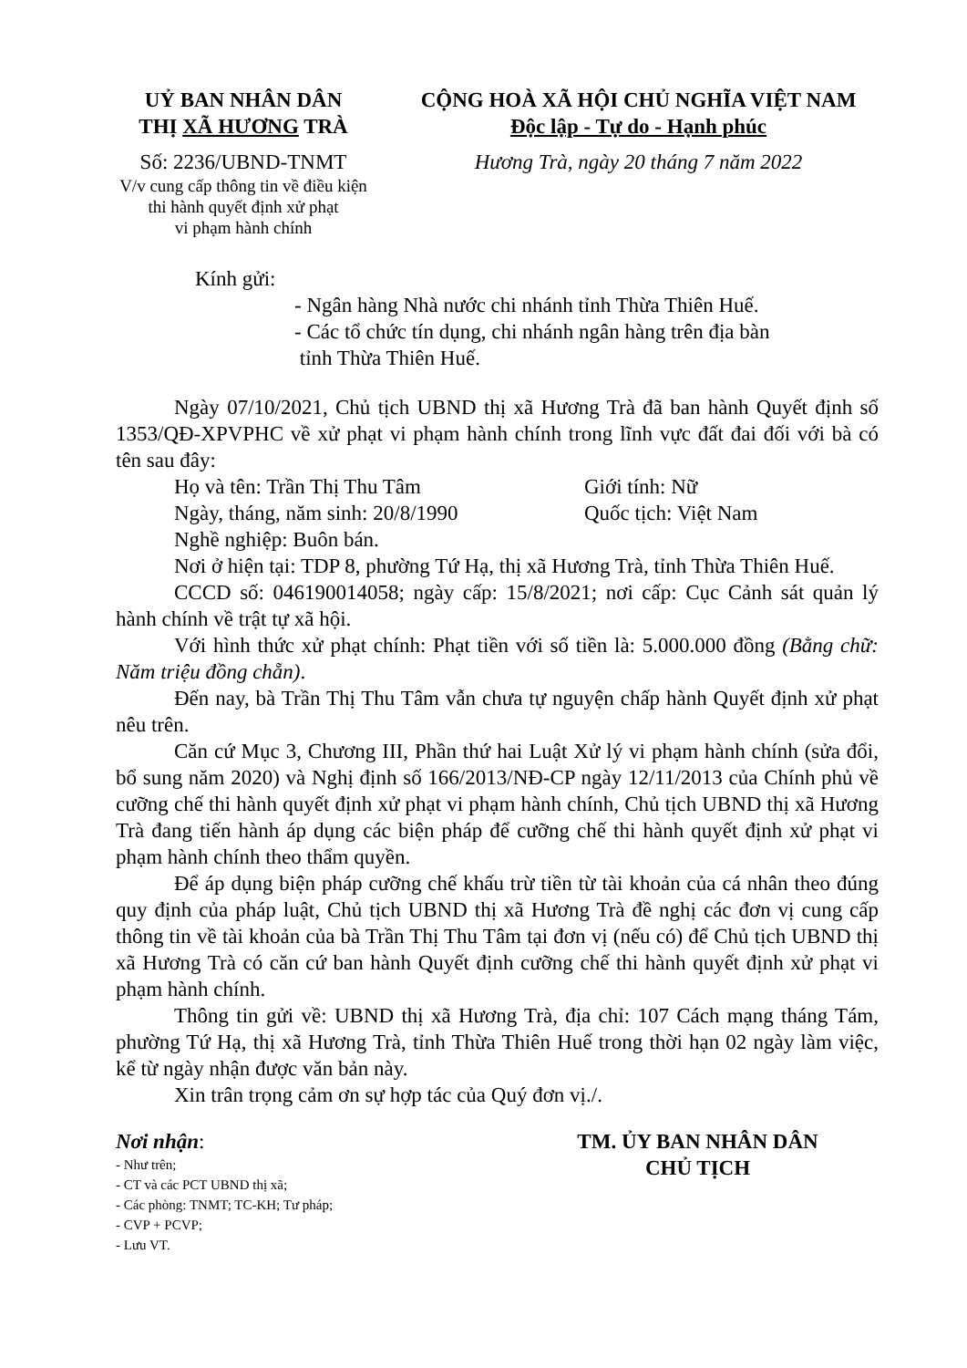UỶ BAN NHÂN DÂN
THỊ XÃ HƯƠNG TRÀ
Số: 2236/UBND-TNMT
V/v cung cấp thông tin về điều kiện
thi hành quyết định xử phạt
vi phạm hành chính
CỘNG HOÀ XÃ HỘI CHỦ NGHĨA VIỆT NAM
Độc lập - Tự do - Hạnh phúc
Hương Trà, ngày 20 tháng 7 năm 2022
Kính gửi:
- Ngân hàng Nhà nước chi nhánh tỉnh Thừa Thiên Huế.
- Các tổ chức tín dụng, chi nhánh ngân hàng trên địa bàn
tỉnh Thừa Thiên Huế.
Ngày 07/10/2021, Chủ tịch UBND thị xã Hương Trà đã ban hành Quyết định số 1353/QĐ-XPVPHC về xử phạt vi phạm hành chính trong lĩnh vực đất đai đối với bà có tên sau đây:
Họ và tên: Trần Thị Thu Tâm Giới tính: Nữ
Ngày, tháng, năm sinh: 20/8/1990 Quốc tịch: Việt Nam
Nghề nghiệp: Buôn bán.
Nơi ở hiện tại: TDP 8, phường Tứ Hạ, thị xã Hương Trà, tỉnh Thừa Thiên Huế.
CCCD số: 046190014058; ngày cấp: 15/8/2021; nơi cấp: Cục Cảnh sát quản lý hành chính về trật tự xã hội.
Với hình thức xử phạt chính: Phạt tiền với số tiền là: 5.000.000 đồng (Bằng chữ: Năm triệu đồng chẵn).
Đến nay, bà Trần Thị Thu Tâm vẫn chưa tự nguyện chấp hành Quyết định xử phạt nêu trên.
Căn cứ Mục 3, Chương III, Phần thứ hai Luật Xử lý vi phạm hành chính (sửa đổi, bổ sung năm 2020) và Nghị định số 166/2013/NĐ-CP ngày 12/11/2013 của Chính phủ về cưỡng chế thi hành quyết định xử phạt vi phạm hành chính, Chủ tịch UBND thị xã Hương Trà đang tiến hành áp dụng các biện pháp để cưỡng chế thi hành quyết định xử phạt vi phạm hành chính theo thẩm quyền.
Để áp dụng biện pháp cưỡng chế khấu trừ tiền từ tài khoản của cá nhân theo đúng quy định của pháp luật, Chủ tịch UBND thị xã Hương Trà đề nghị các đơn vị cung cấp thông tin về tài khoản của bà Trần Thị Thu Tâm tại đơn vị (nếu có) để Chủ tịch UBND thị xã Hương Trà có căn cứ ban hành Quyết định cưỡng chế thi hành quyết định xử phạt vi phạm hành chính.
Thông tin gửi về: UBND thị xã Hương Trà, địa chỉ: 107 Cách mạng tháng Tám, phường Tứ Hạ, thị xã Hương Trà, tỉnh Thừa Thiên Huế trong thời hạn 02 ngày làm việc, kể từ ngày nhận được văn bản này.
Xin trân trọng cảm ơn sự hợp tác của Quý đơn vị./.
Nơi nhận:
- Như trên;
- CT và các PCT UBND thị xã;
- Các phòng: TNMT; TC-KH; Tư pháp;
- CVP + PCVP;
- Lưu VT.
TM. ỦY BAN NHÂN DÂN
CHỦ TỊCH